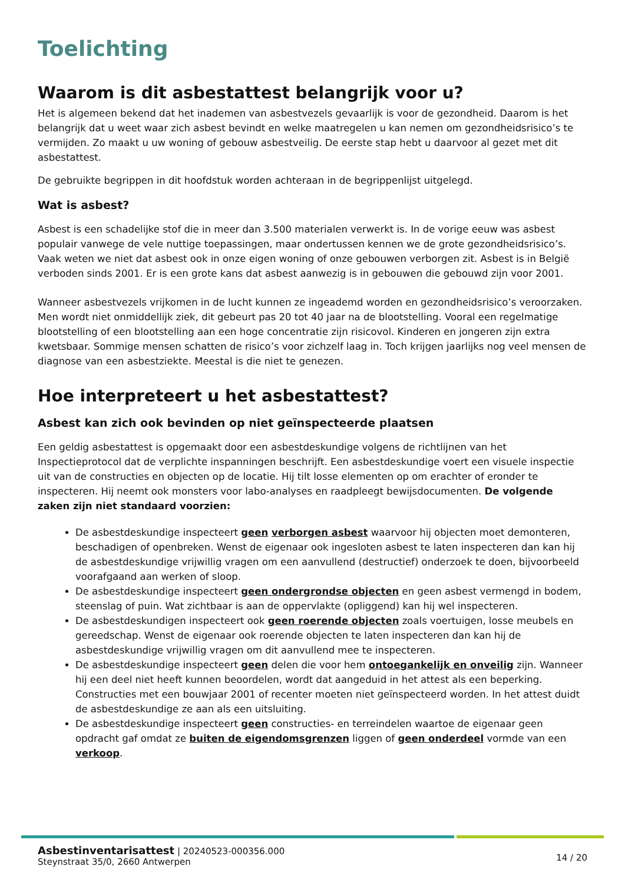Toelichting
Waarom is dit asbestattest belangrijk voor u?
Het is algemeen bekend dat het inademen van asbestvezels gevaarlijk is voor de gezondheid. Daarom is het belangrijk dat u weet waar zich asbest bevindt en welke maatregelen u kan nemen om gezondheidsrisico’s te vermijden. Zo maakt u uw woning of gebouw asbestveilig. De eerste stap hebt u daarvoor al gezet met dit asbestattest.
De gebruikte begrippen in dit hoofdstuk worden achteraan in de begrippenlijst uitgelegd.
Wat is asbest?
Asbest is een schadelijke stof die in meer dan 3.500 materialen verwerkt is. In de vorige eeuw was asbest populair vanwege de vele nuttige toepassingen, maar ondertussen kennen we de grote gezondheidsrisico’s. Vaak weten we niet dat asbest ook in onze eigen woning of onze gebouwen verborgen zit. Asbest is in België verboden sinds 2001. Er is een grote kans dat asbest aanwezig is in gebouwen die gebouwd zijn voor 2001.
Wanneer asbestvezels vrijkomen in de lucht kunnen ze ingeademd worden en gezondheidsrisico’s veroorzaken. Men wordt niet onmiddellijk ziek, dit gebeurt pas 20 tot 40 jaar na de blootstelling. Vooral een regelmatige blootstelling of een blootstelling aan een hoge concentratie zijn risicovol. Kinderen en jongeren zijn extra kwetsbaar. Sommige mensen schatten de risico’s voor zichzelf laag in. Toch krijgen jaarlijks nog veel mensen de diagnose van een asbestziekte. Meestal is die niet te genezen.
Hoe interpreteert u het asbestattest?
Asbest kan zich ook bevinden op niet geïnspecteerde plaatsen
Een geldig asbestattest is opgemaakt door een asbestdeskundige volgens de richtlijnen van het Inspectieprotocol dat de verplichte inspanningen beschrijft. Een asbestdeskundige voert een visuele inspectie uit van de constructies en objecten op de locatie. Hij tilt losse elementen op om erachter of eronder te inspecteren. Hij neemt ook monsters voor labo-analyses en raadpleegt bewijsdocumenten. De volgende zaken zijn niet standaard voorzien:
De asbestdeskundige inspecteert geen verborgen asbest waarvoor hij objecten moet demonteren, beschadigen of openbreken. Wenst de eigenaar ook ingesloten asbest te laten inspecteren dan kan hij de asbestdeskundige vrijwillig vragen om een aanvullend (destructief) onderzoek te doen, bijvoorbeeld voorafgaand aan werken of sloop.
De asbestdeskundige inspecteert geen ondergrondse objecten en geen asbest vermengd in bodem, steenslag of puin. Wat zichtbaar is aan de oppervlakte (opliggend) kan hij wel inspecteren.
De asbestdeskundigen inspecteert ook geen roerende objecten zoals voertuigen, losse meubels en gereedschap. Wenst de eigenaar ook roerende objecten te laten inspecteren dan kan hij de asbestdeskundige vrijwillig vragen om dit aanvullend mee te inspecteren.
De asbestdeskundige inspecteert geen delen die voor hem ontoegankelijk en onveilig zijn. Wanneer hij een deel niet heeft kunnen beoordelen, wordt dat aangeduid in het attest als een beperking. Constructies met een bouwjaar 2001 of recenter moeten niet geïnspecteerd worden. In het attest duidt de asbestdeskundige ze aan als een uitsluiting.
De asbestdeskundige inspecteert geen constructies- en terreindelen waartoe de eigenaar geen opdracht gaf omdat ze buiten de eigendomsgrenzen liggen of geen onderdeel vormde van een verkoop.
Asbestinventarisattest | 20240523-000356.000
Steynstraat 35/0, 2660 Antwerpen
14 / 20